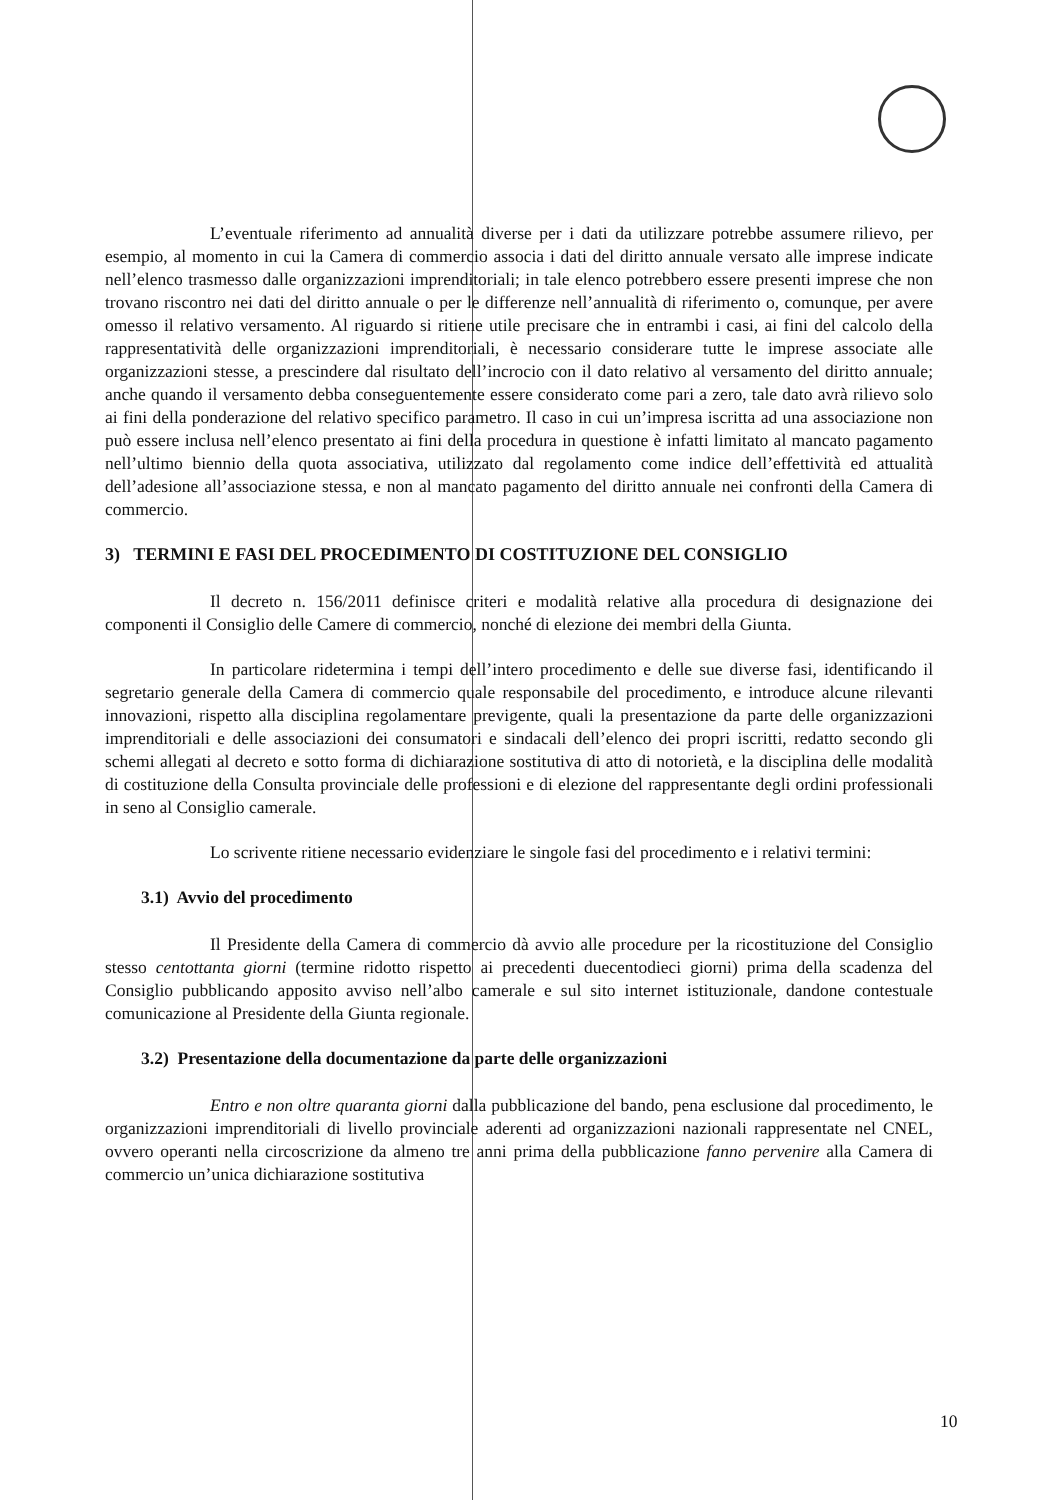L’eventuale riferimento ad annualità diverse per i dati da utilizzare potrebbe assumere rilievo, per esempio, al momento in cui la Camera di commercio associa i dati del diritto annuale versato alle imprese indicate nell’elenco trasmesso dalle organizzazioni imprenditoriali; in tale elenco potrebbero essere presenti imprese che non trovano riscontro nei dati del diritto annuale o per le differenze nell’annualità di riferimento o, comunque, per avere omesso il relativo versamento. Al riguardo si ritiene utile precisare che in entrambi i casi, ai fini del calcolo della rappresentatività delle organizzazioni imprenditoriali, è necessario considerare tutte le imprese associate alle organizzazioni stesse, a prescindere dal risultato dell’incrocio con il dato relativo al versamento del diritto annuale; anche quando il versamento debba conseguentemente essere considerato come pari a zero, tale dato avrà rilievo solo ai fini della ponderazione del relativo specifico parametro. Il caso in cui un’impresa iscritta ad una associazione non può essere inclusa nell’elenco presentato ai fini della procedura in questione è infatti limitato al mancato pagamento nell’ultimo biennio della quota associativa, utilizzato dal regolamento come indice dell’effettività ed attualità dell’adesione all’associazione stessa, e non al mancato pagamento del diritto annuale nei confronti della Camera di commercio.
3) TERMINI E FASI DEL PROCEDIMENTO DI COSTITUZIONE DEL CONSIGLIO
Il decreto n. 156/2011 definisce criteri e modalità relative alla procedura di designazione dei componenti il Consiglio delle Camere di commercio, nonché di elezione dei membri della Giunta.
In particolare ridetermina i tempi dell’intero procedimento e delle sue diverse fasi, identificando il segretario generale della Camera di commercio quale responsabile del procedimento, e introduce alcune rilevanti innovazioni, rispetto alla disciplina regolamentare previgente, quali la presentazione da parte delle organizzazioni imprenditoriali e delle associazioni dei consumatori e sindacali dell’elenco dei propri iscritti, redatto secondo gli schemi allegati al decreto e sotto forma di dichiarazione sostitutiva di atto di notorietà, e la disciplina delle modalità di costituzione della Consulta provinciale delle professioni e di elezione del rappresentante degli ordini professionali in seno al Consiglio camerale.
Lo scrivente ritiene necessario evidenziare le singole fasi del procedimento e i relativi termini:
3.1) Avvio del procedimento
Il Presidente della Camera di commercio dà avvio alle procedure per la ricostituzione del Consiglio stesso centottanta giorni (termine ridotto rispetto ai precedenti duecentodieci giorni) prima della scadenza del Consiglio pubblicando apposito avviso nell’albo camerale e sul sito internet istituzionale, dandone contestuale comunicazione al Presidente della Giunta regionale.
3.2) Presentazione della documentazione da parte delle organizzazioni
Entro e non oltre quaranta giorni dalla pubblicazione del bando, pena esclusione dal procedimento, le organizzazioni imprenditoriali di livello provinciale aderenti ad organizzazioni nazionali rappresentate nel CNEL, ovvero operanti nella circoscrizione da almeno tre anni prima della pubblicazione fanno pervenire alla Camera di commercio un’unica dichiarazione sostitutiva
10